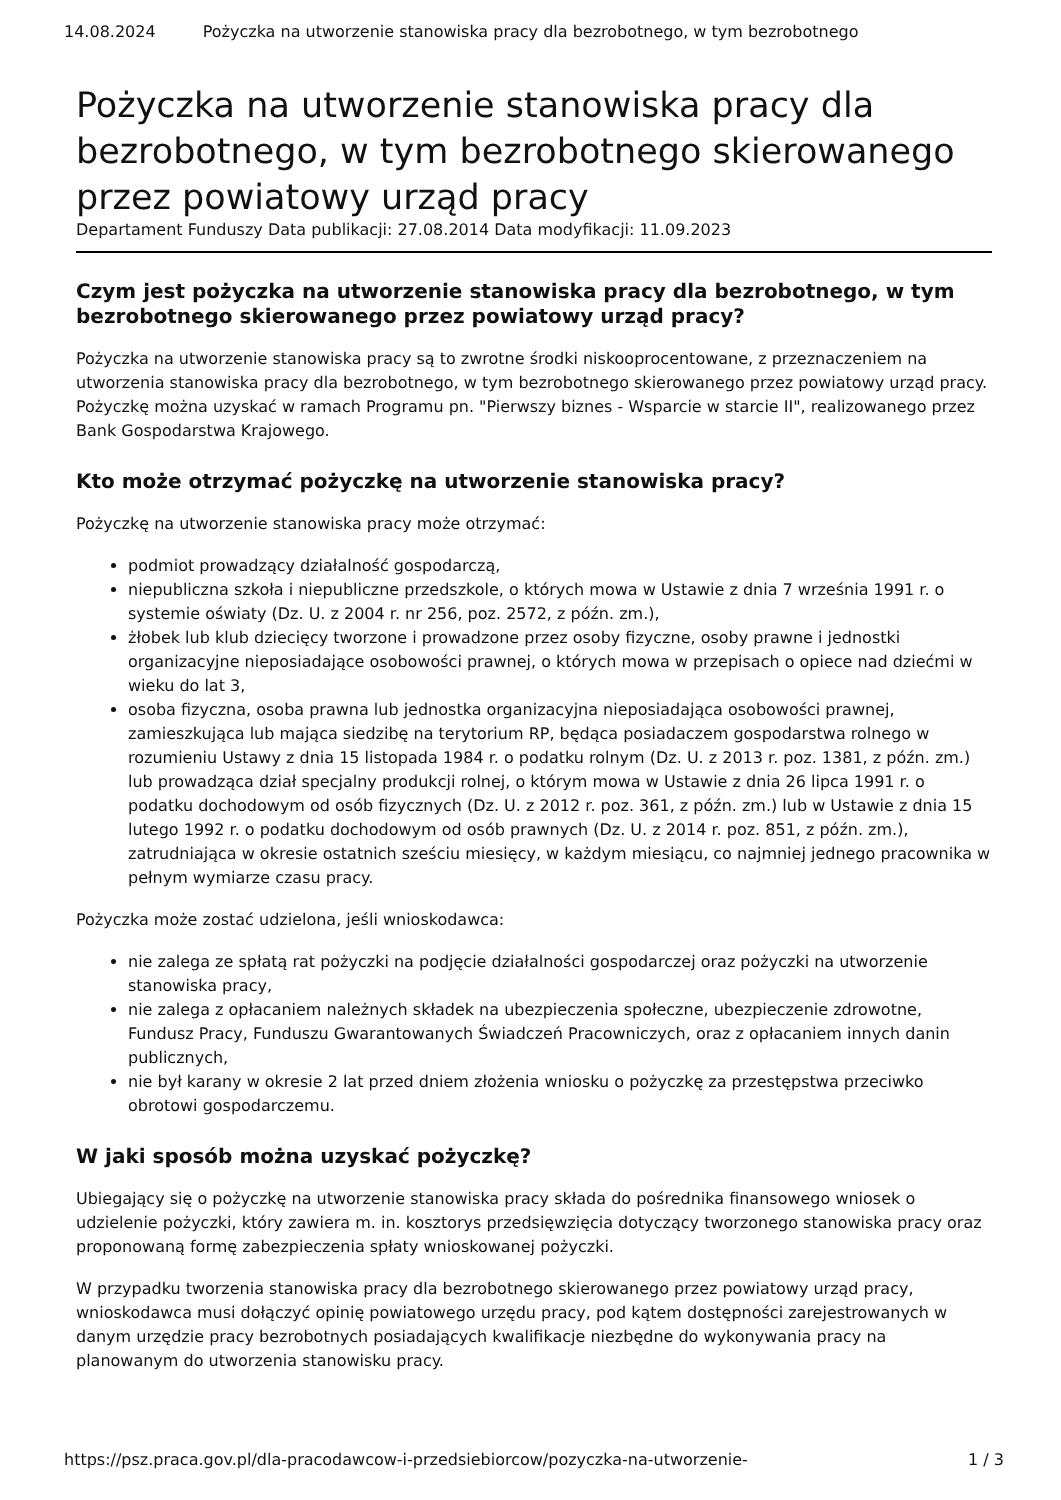14.08.2024 Pożyczka na utworzenie stanowiska pracy dla bezrobotnego, w tym bezrobotnego
Pożyczka na utworzenie stanowiska pracy dla bezrobotnego, w tym bezrobotnego skierowanego przez powiatowy urząd pracy
Departament Funduszy Data publikacji: 27.08.2014 Data modyfikacji: 11.09.2023
Czym jest pożyczka na utworzenie stanowiska pracy dla bezrobotnego, w tym bezrobotnego skierowanego przez powiatowy urząd pracy?
Pożyczka na utworzenie stanowiska pracy są to zwrotne środki niskooprocentowane, z przeznaczeniem na utworzenia stanowiska pracy dla bezrobotnego, w tym bezrobotnego skierowanego przez powiatowy urząd pracy. Pożyczkę można uzyskać w ramach Programu pn. "Pierwszy biznes - Wsparcie w starcie II", realizowanego przez Bank Gospodarstwa Krajowego.
Kto może otrzymać pożyczkę na utworzenie stanowiska pracy?
Pożyczkę na utworzenie stanowiska pracy może otrzymać:
podmiot prowadzący działalność gospodarczą,
niepubliczna szkoła i niepubliczne przedszkole, o których mowa w Ustawie z dnia 7 września 1991 r. o systemie oświaty (Dz. U. z 2004 r. nr 256, poz. 2572, z późn. zm.),
żłobek lub klub dziecięcy tworzone i prowadzone przez osoby fizyczne, osoby prawne i jednostki organizacyjne nieposiadające osobowości prawnej, o których mowa w przepisach o opiece nad dziećmi w wieku do lat 3,
osoba fizyczna, osoba prawna lub jednostka organizacyjna nieposiadająca osobowości prawnej, zamieszkująca lub mająca siedzibę na terytorium RP, będąca posiadaczem gospodarstwa rolnego w rozumieniu Ustawy z dnia 15 listopada 1984 r. o podatku rolnym (Dz. U. z 2013 r. poz. 1381, z późn. zm.) lub prowadząca dział specjalny produkcji rolnej, o którym mowa w Ustawie z dnia 26 lipca 1991 r. o podatku dochodowym od osób fizycznych (Dz. U. z 2012 r. poz. 361, z późn. zm.) lub w Ustawie z dnia 15 lutego 1992 r. o podatku dochodowym od osób prawnych (Dz. U. z 2014 r. poz. 851, z późn. zm.), zatrudniająca w okresie ostatnich sześciu miesięcy, w każdym miesiącu, co najmniej jednego pracownika w pełnym wymiarze czasu pracy.
Pożyczka może zostać udzielona, jeśli wnioskodawca:
nie zalega ze spłatą rat pożyczki na podjęcie działalności gospodarczej oraz pożyczki na utworzenie stanowiska pracy,
nie zalega z opłacaniem należnych składek na ubezpieczenia społeczne, ubezpieczenie zdrowotne, Fundusz Pracy, Funduszu Gwarantowanych Świadczeń Pracowniczych, oraz z opłacaniem innych danin publicznych,
nie był karany w okresie 2 lat przed dniem złożenia wniosku o pożyczkę za przestępstwa przeciwko obrotowi gospodarczemu.
W jaki sposób można uzyskać pożyczkę?
Ubiegający się o pożyczkę na utworzenie stanowiska pracy składa do pośrednika finansowego wniosek o udzielenie pożyczki, który zawiera m. in. kosztorys przedsięwzięcia dotyczący tworzonego stanowiska pracy oraz proponowaną formę zabezpieczenia spłaty wnioskowanej pożyczki.
W przypadku tworzenia stanowiska pracy dla bezrobotnego skierowanego przez powiatowy urząd pracy, wnioskodawca musi dołączyć opinię powiatowego urzędu pracy, pod kątem dostępności zarejestrowanych w danym urzędzie pracy bezrobotnych posiadających kwalifikacje niezbędne do wykonywania pracy na planowanym do utworzenia stanowisku pracy.
https://psz.praca.gov.pl/dla-pracodawcow-i-przedsiebiorcow/pozyczka-na-utworzenie- 1 / 3